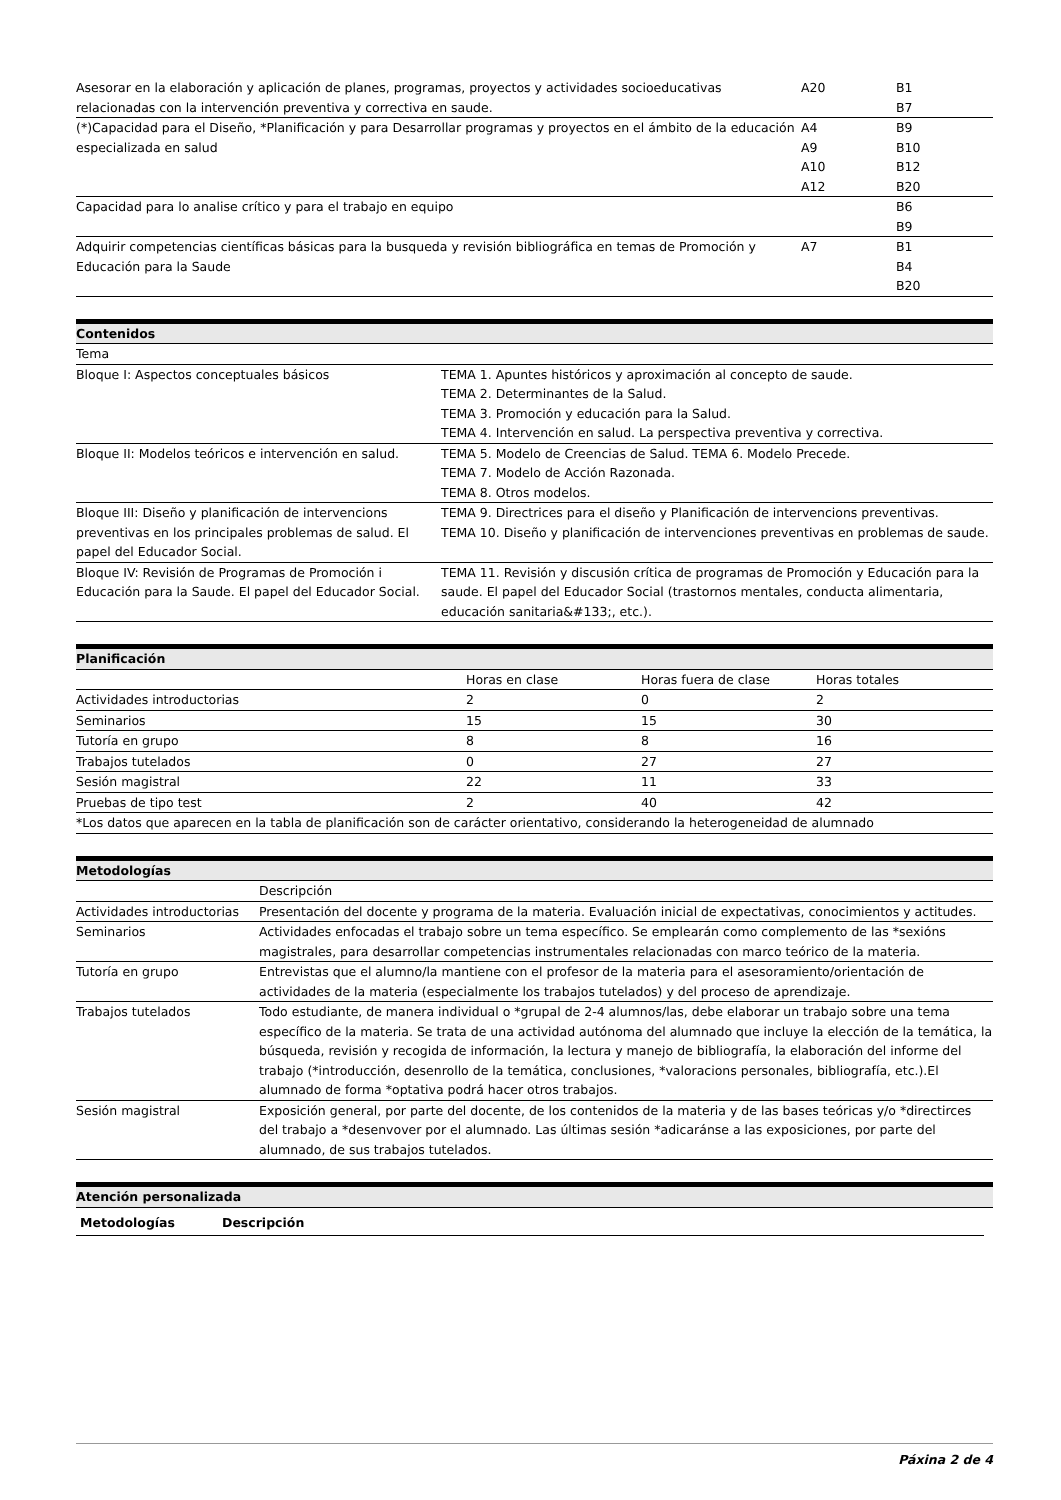| Asesorar en la elaboración y aplicación de planes, programas, proyectos y actividades socioeducativas relacionadas con la intervención preventiva y correctiva en saude. | A20 | B1 B7 |
| (*)Capacidad para el Diseño, *Planificación y para Desarrollar programas y proyectos en el ámbito de la educación especializada en salud | A4 A9 A10 A12 | B9 B10 B12 B20 |
| Capacidad para lo analise crítico y para el trabajo en equipo | | B6 B9 |
| Adquirir competencias científicas básicas para la busqueda y revisión bibliográfica en temas de Promoción y Educación para la Saude | A7 | B1 B4 B20 |
| Contenidos | |
| --- | --- |
| Tema | |
| Bloque I: Aspectos conceptuales básicos | TEMA 1. Apuntes históricos y aproximación al concepto de saude. TEMA 2. Determinantes de la Salud. TEMA 3. Promoción y educación para la Salud. TEMA 4. Intervención en salud. La perspectiva preventiva y correctiva. |
| Bloque II: Modelos teóricos e intervención en salud. | TEMA 5. Modelo de Creencias de Salud. TEMA 6. Modelo Precede. TEMA 7. Modelo de Acción Razonada. TEMA 8. Otros modelos. |
| Bloque III: Diseño y planificación de intervencions preventivas en los principales problemas de salud. El papel del Educador Social. | TEMA 9. Directrices para el diseño y Planificación de intervencions preventivas. TEMA 10. Diseño y planificación de intervenciones preventivas en problemas de saude. |
| Bloque IV: Revisión de Programas de Promoción i Educación para la Saude. El papel del Educador Social. | TEMA 11. Revisión y discusión crítica de programas de Promoción y Educación para la saude. El papel del Educador Social (trastornos mentales, conducta alimentaria, educación sanitaria&#133;, etc.). |
| Planificación | | | |
| --- | --- | --- | --- |
| | Horas en clase | Horas fuera de clase | Horas totales |
| Actividades introductorias | 2 | 0 | 2 |
| Seminarios | 15 | 15 | 30 |
| Tutoría en grupo | 8 | 8 | 16 |
| Trabajos tutelados | 0 | 27 | 27 |
| Sesión magistral | 22 | 11 | 33 |
| Pruebas de tipo test | 2 | 40 | 42 |
| *Los datos que aparecen en la tabla de planificación son de carácter orientativo, considerando la heterogeneidad de alumnado | | | |
| Metodologías | |
| --- | --- |
| | Descripción |
| Actividades introductorias | Presentación del docente y programa de la materia. Evaluación inicial de expectativas, conocimientos y actitudes. |
| Seminarios | Actividades enfocadas el trabajo sobre un tema específico. Se emplearán como complemento de las *sexións magistrales, para desarrollar competencias instrumentales relacionadas con marco teórico de la materia. |
| Tutoría en grupo | Entrevistas que el alumno/la mantiene con el profesor de la materia para el asesoramiento/orientación de actividades de la materia (especialmente los trabajos tutelados) y del proceso de aprendizaje. |
| Trabajos tutelados | Todo estudiante, de manera individual o *grupal de 2-4 alumnos/las, debe elaborar un trabajo sobre una tema específico de la materia. Se trata de una actividad autónoma del alumnado que incluye la elección de la temática, la búsqueda, revisión y recogida de información, la lectura y manejo de bibliografía, la elaboración del informe del trabajo (*introducción, desenrollo de la temática, conclusiones, *valoracions personales, bibliografía, etc.).El alumnado de forma *optativa podrá hacer otros trabajos. |
| Sesión magistral | Exposición general, por parte del docente, de los contenidos de la materia y de las bases teóricas y/o *directirces del trabajo a *desenvover por el alumnado. Las últimas sesión *adicaránse a las exposiciones, por parte del alumnado, de sus trabajos tutelados. |
| Atención personalizada |
| --- |
| Metodologías | Descripción |
| --- | --- |
Páxina 2 de 4